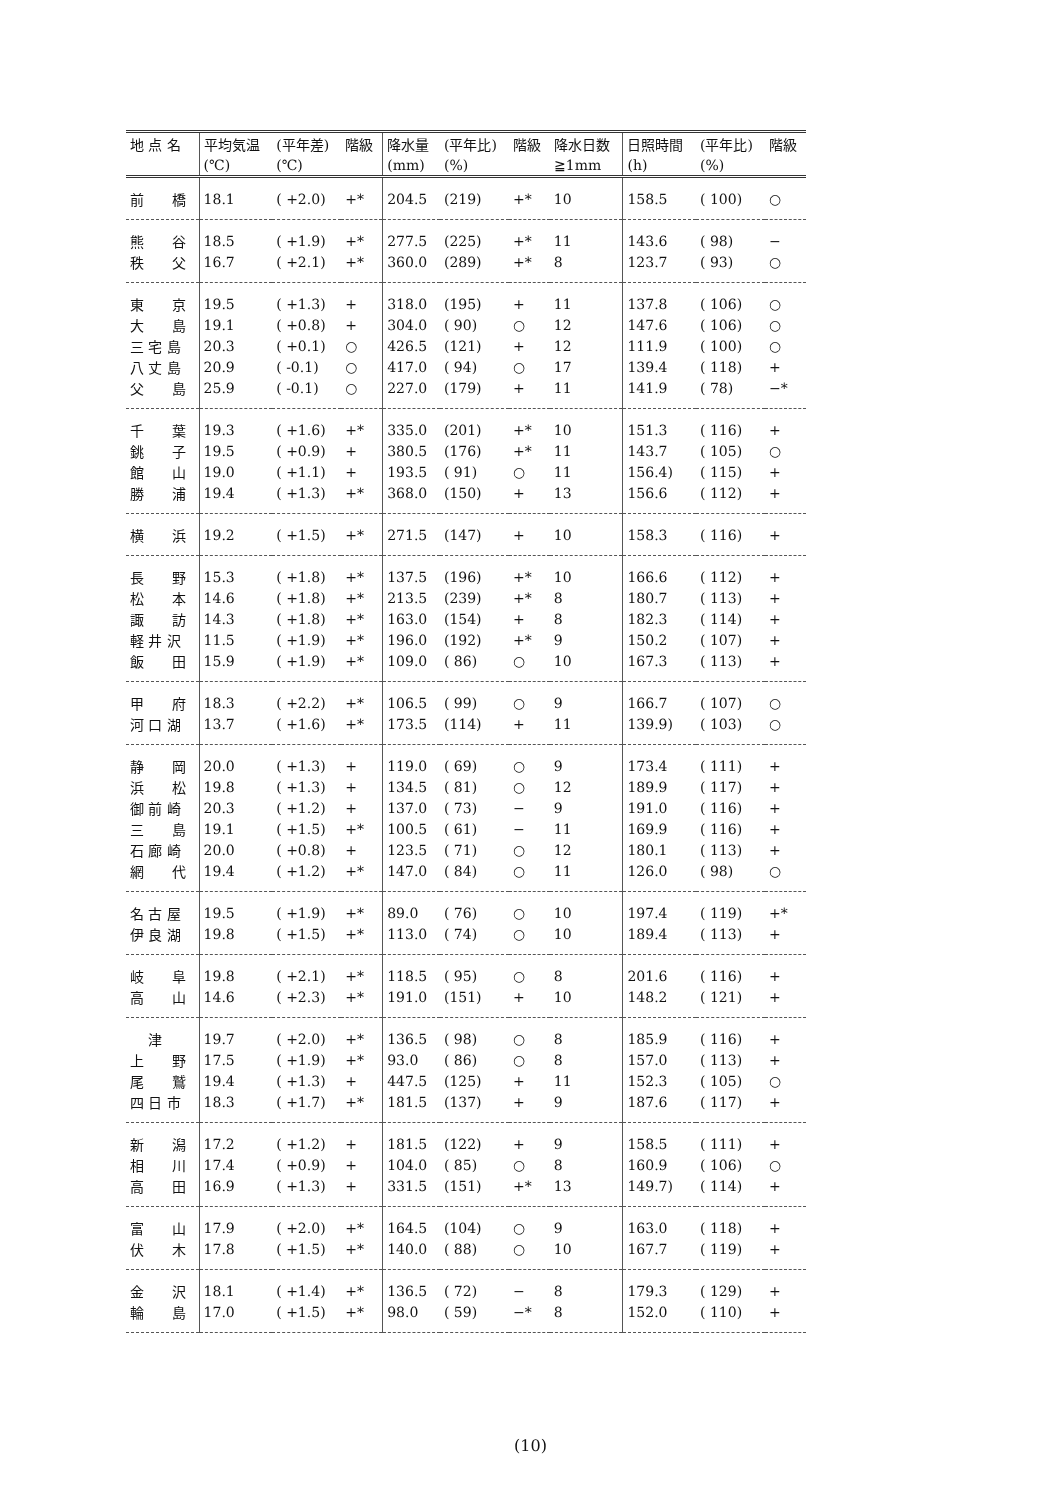| 地 点 名 | 平均気温 | (平年差) | 階級 | 降水量 | (平年比) | 階級 | 降水日数 | 日照時間 | (平年比) | 階級 |
| --- | --- | --- | --- | --- | --- | --- | --- | --- | --- | --- |
| | (℃) | (℃) | | (mm) | (%) | | ≧1mm | (h) | (%) | |
| 前 橋 | 18.1 | ( +2.0) | +* | 204.5 | (219) | +* | 10 | 158.5 | ( 100) | ○ |
| 熊 谷 | 18.5 | ( +1.9) | +* | 277.5 | (225) | +* | 11 | 143.6 | ( 98) | − |
| 秩 父 | 16.7 | ( +2.1) | +* | 360.0 | (289) | +* | 8 | 123.7 | ( 93) | ○ |
| 東 京 | 19.5 | ( +1.3) | + | 318.0 | (195) | + | 11 | 137.8 | ( 106) | ○ |
| 大 島 | 19.1 | ( +0.8) | + | 304.0 | ( 90) | ○ | 12 | 147.6 | ( 106) | ○ |
| 三 宅 島 | 20.3 | ( +0.1) | ○ | 426.5 | (121) | + | 12 | 111.9 | ( 100) | ○ |
| 八 丈 島 | 20.9 | ( -0.1) | ○ | 417.0 | ( 94) | ○ | 17 | 139.4 | ( 118) | + |
| 父 島 | 25.9 | ( -0.1) | ○ | 227.0 | (179) | + | 11 | 141.9 | ( 78) | −* |
| 千 葉 | 19.3 | ( +1.6) | +* | 335.0 | (201) | +* | 10 | 151.3 | ( 116) | + |
| 銚 子 | 19.5 | ( +0.9) | + | 380.5 | (176) | +* | 11 | 143.7 | ( 105) | ○ |
| 館 山 | 19.0 | ( +1.1) | + | 193.5 | ( 91) | ○ | 11 | 156.4) | ( 115) | + |
| 勝 浦 | 19.4 | ( +1.3) | +* | 368.0 | (150) | + | 13 | 156.6 | ( 112) | + |
| 横 浜 | 19.2 | ( +1.5) | +* | 271.5 | (147) | + | 10 | 158.3 | ( 116) | + |
| 長 野 | 15.3 | ( +1.8) | +* | 137.5 | (196) | +* | 10 | 166.6 | ( 112) | + |
| 松 本 | 14.6 | ( +1.8) | +* | 213.5 | (239) | +* | 8 | 180.7 | ( 113) | + |
| 諏 訪 | 14.3 | ( +1.8) | +* | 163.0 | (154) | + | 8 | 182.3 | ( 114) | + |
| 軽 井 沢 | 11.5 | ( +1.9) | +* | 196.0 | (192) | +* | 9 | 150.2 | ( 107) | + |
| 飯 田 | 15.9 | ( +1.9) | +* | 109.0 | ( 86) | ○ | 10 | 167.3 | ( 113) | + |
| 甲 府 | 18.3 | ( +2.2) | +* | 106.5 | ( 99) | ○ | 9 | 166.7 | ( 107) | ○ |
| 河 口 湖 | 13.7 | ( +1.6) | +* | 173.5 | (114) | + | 11 | 139.9) | ( 103) | ○ |
| 静 岡 | 20.0 | ( +1.3) | + | 119.0 | ( 69) | ○ | 9 | 173.4 | ( 111) | + |
| 浜 松 | 19.8 | ( +1.3) | + | 134.5 | ( 81) | ○ | 12 | 189.9 | ( 117) | + |
| 御 前 崎 | 20.3 | ( +1.2) | + | 137.0 | ( 73) | − | 9 | 191.0 | ( 116) | + |
| 三 島 | 19.1 | ( +1.5) | +* | 100.5 | ( 61) | − | 11 | 169.9 | ( 116) | + |
| 石 廊 崎 | 20.0 | ( +0.8) | + | 123.5 | ( 71) | ○ | 12 | 180.1 | ( 113) | + |
| 網 代 | 19.4 | ( +1.2) | +* | 147.0 | ( 84) | ○ | 11 | 126.0 | ( 98) | ○ |
| 名 古 屋 | 19.5 | ( +1.9) | +* | 89.0 | ( 76) | ○ | 10 | 197.4 | ( 119) | +* |
| 伊 良 湖 | 19.8 | ( +1.5) | +* | 113.0 | ( 74) | ○ | 10 | 189.4 | ( 113) | + |
| 岐 阜 | 19.8 | ( +2.1) | +* | 118.5 | ( 95) | ○ | 8 | 201.6 | ( 116) | + |
| 高 山 | 14.6 | ( +2.3) | +* | 191.0 | (151) | + | 10 | 148.2 | ( 121) | + |
| 津 | 19.7 | ( +2.0) | +* | 136.5 | ( 98) | ○ | 8 | 185.9 | ( 116) | + |
| 上 野 | 17.5 | ( +1.9) | +* | 93.0 | ( 86) | ○ | 8 | 157.0 | ( 113) | + |
| 尾 鷲 | 19.4 | ( +1.3) | + | 447.5 | (125) | + | 11 | 152.3 | ( 105) | ○ |
| 四 日 市 | 18.3 | ( +1.7) | +* | 181.5 | (137) | + | 9 | 187.6 | ( 117) | + |
| 新 潟 | 17.2 | ( +1.2) | + | 181.5 | (122) | + | 9 | 158.5 | ( 111) | + |
| 相 川 | 17.4 | ( +0.9) | + | 104.0 | ( 85) | ○ | 8 | 160.9 | ( 106) | ○ |
| 高 田 | 16.9 | ( +1.3) | + | 331.5 | (151) | +* | 13 | 149.7) | ( 114) | + |
| 富 山 | 17.9 | ( +2.0) | +* | 164.5 | (104) | ○ | 9 | 163.0 | ( 118) | + |
| 伏 木 | 17.8 | ( +1.5) | +* | 140.0 | ( 88) | ○ | 10 | 167.7 | ( 119) | + |
| 金 沢 | 18.1 | ( +1.4) | +* | 136.5 | ( 72) | − | 8 | 179.3 | ( 129) | + |
| 輪 島 | 17.0 | ( +1.5) | +* | 98.0 | ( 59) | −* | 8 | 152.0 | ( 110) | + |
(10)